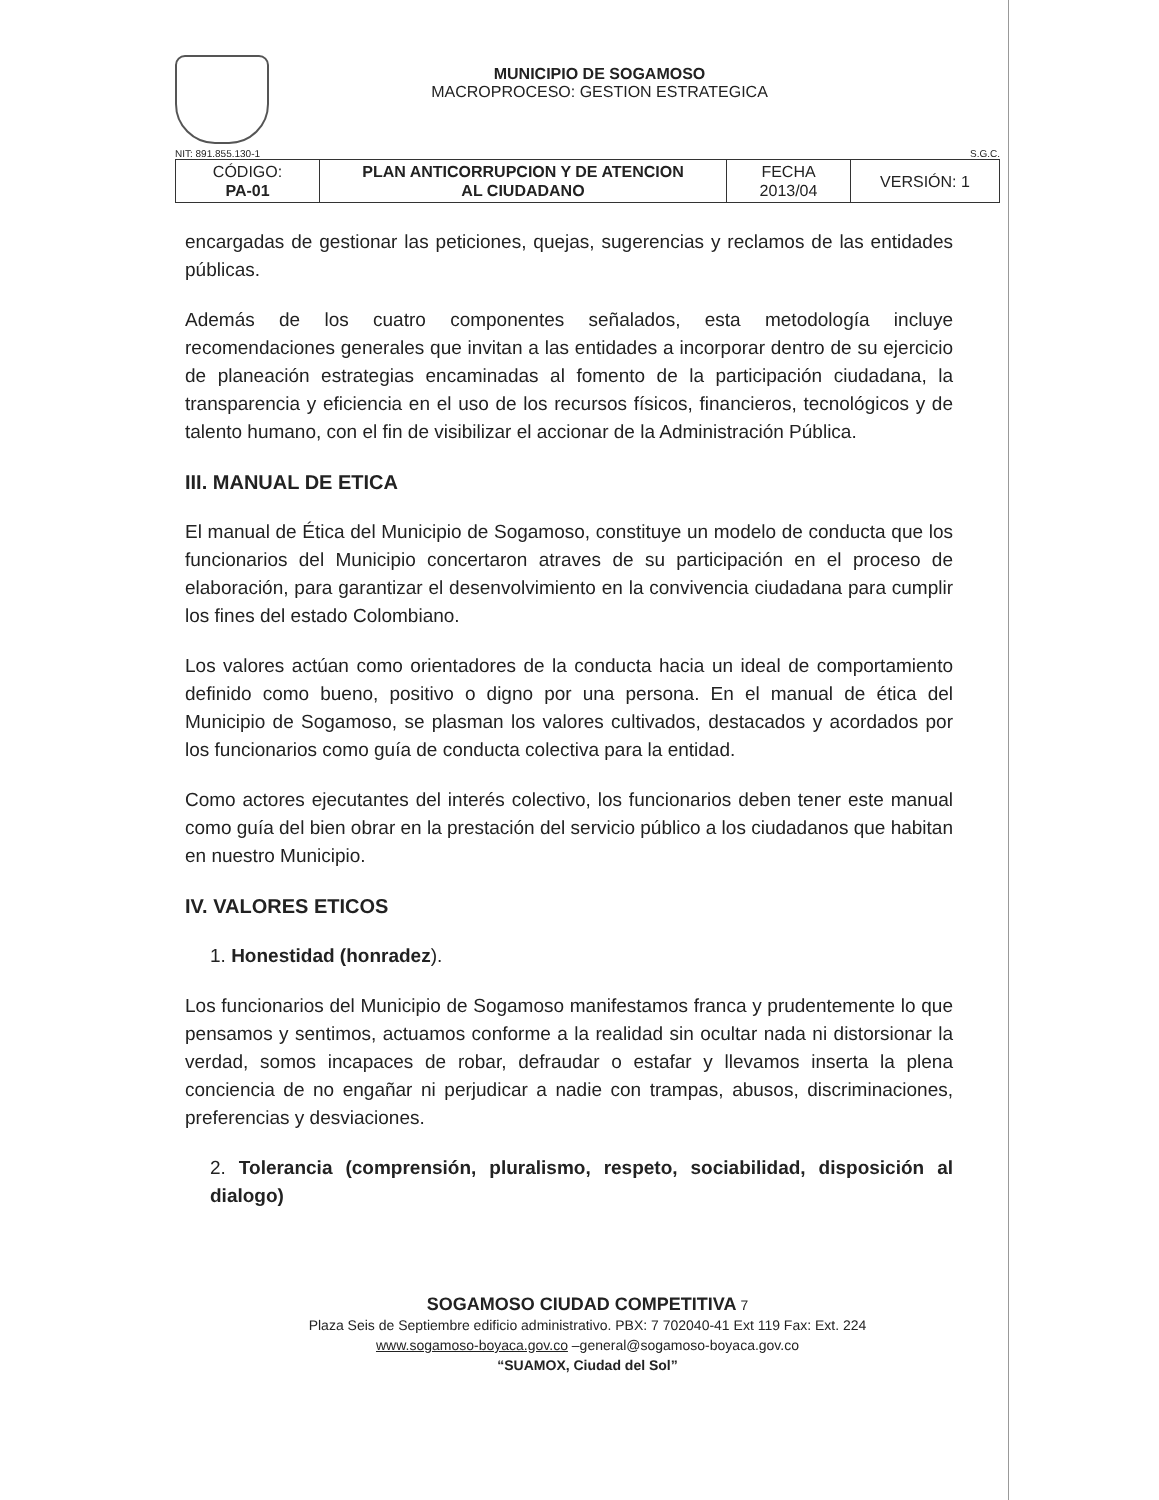MUNICIPIO DE SOGAMOSO
MACROPROCESO: GESTION ESTRATEGICA
NIT: 891.855.130-1 S.G.C.
| CÓDIGO: PA-01 | PLAN ANTICORRUPCION Y DE ATENCION AL CIUDADANO | FECHA 2013/04 | VERSIÓN: 1 |
encargadas de gestionar las peticiones, quejas, sugerencias y reclamos de las entidades públicas.
Además de los cuatro componentes señalados, esta metodología incluye recomendaciones generales que invitan a las entidades a incorporar dentro de su ejercicio de planeación estrategias encaminadas al fomento de la participación ciudadana, la transparencia y eficiencia en el uso de los recursos físicos, financieros, tecnológicos y de talento humano, con el fin de visibilizar el accionar de la Administración Pública.
III. MANUAL DE ETICA
El manual de Ética del Municipio de Sogamoso, constituye un modelo de conducta que los funcionarios del Municipio concertaron atraves de su participación en el proceso de elaboración, para garantizar el desenvolvimiento en la convivencia ciudadana para cumplir los fines del estado Colombiano.
Los valores actúan como orientadores de la conducta hacia un ideal de comportamiento definido como bueno, positivo o digno por una persona. En el manual de ética del Municipio de Sogamoso, se plasman los valores cultivados, destacados y acordados por los funcionarios como guía de conducta colectiva para la entidad.
Como actores ejecutantes del interés colectivo, los funcionarios deben tener este manual como guía del bien obrar en la prestación del servicio público a los ciudadanos que habitan en nuestro Municipio.
IV. VALORES ETICOS
1. Honestidad (honradez).
Los funcionarios del Municipio de Sogamoso manifestamos franca y prudentemente lo que pensamos y sentimos, actuamos conforme a la realidad sin ocultar nada ni distorsionar la verdad, somos incapaces de robar, defraudar o estafar y llevamos inserta la plena conciencia de no engañar ni perjudicar a nadie con trampas, abusos, discriminaciones, preferencias y desviaciones.
2. Tolerancia (comprensión, pluralismo, respeto, sociabilidad, disposición al dialogo)
SOGAMOSO CIUDAD COMPETITIVA 7
Plaza Seis de Septiembre edificio administrativo. PBX: 7 702040-41 Ext 119 Fax: Ext. 224
www.sogamoso-boyaca.gov.co –general@sogamoso-boyaca.gov.co
“SUAMOX, Ciudad del Sol”